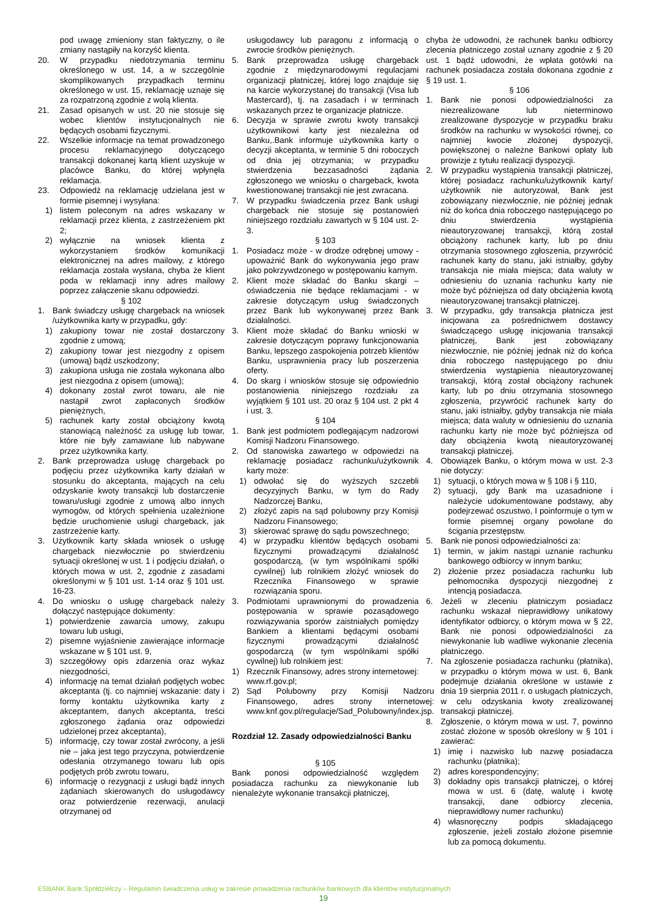pod uwagę zmieniony stan faktyczny, o ile zmiany nastąpiły na korzyść klienta.
20. W przypadku niedotrzymania terminu określonego w ust. 14, a w szczególnie skomplikowanych przypadkach terminu określonego w ust. 15, reklamację uznaje się za rozpatrzoną zgodnie z wolą klienta.
21. Zasad opisanych w ust. 20 nie stosuje się wobec klientów instytucjonalnych nie będących osobami fizycznymi.
22. Wszelkie informacje na temat prowadzonego procesu reklamacyjnego dotyczącego transakcji dokonanej kartą klient uzyskuje w placówce Banku, do której wpłynęła reklamacja.
23. Odpowiedź na reklamację udzielana jest w formie pisemnej i wysyłana:
1) listem poleconym na adres wskazany w reklamacji przez klienta, z zastrzeżeniem pkt 2;
2) wyłącznie na wniosek klienta z wykorzystaniem środków komunikacji elektronicznej na adres mailowy, z którego reklamacja została wysłana, chyba że klient poda w reklamacji inny adres mailowy poprzez załączenie skanu odpowiedzi.
§ 102
1. Bank świadczy usługę chargeback na wniosek /użytkownika karty w przypadku, gdy:
1) zakupiony towar nie został dostarczony zgodnie z umową;
2) zakupiony towar jest niezgodny z opisem (umową) bądź uszkodzony;
3) zakupiona usługa nie została wykonana albo jest niezgodna z opisem (umową);
4) dokonany został zwrot towaru, ale nie nastąpił zwrot zapłaconych środków pieniężnych,
5) rachunek karty został obciążony kwotą stanowiącą należność za usługę lub towar, które nie były zamawiane lub nabywane przez użytkownika karty.
2. Bank przeprowadza usługę chargeback po podjęciu przez użytkownika karty działań w stosunku do akceptanta, mających na celu odzyskanie kwoty transakcji lub dostarczenie towaru/usługi zgodnie z umową albo innych wymogów, od których spełnienia uzależnione będzie uruchomienie usługi chargeback, jak zastrzeżenie karty.
3. Użytkownik karty składa wniosek o usługę chargeback niezwłocznie po stwierdzeniu sytuacji określonej w ust. 1 i podjęciu działań, o których mowa w ust. 2, zgodnie z zasadami określonymi w § 101 ust. 1-14 oraz § 101 ust. 16-23.
4. Do wniosku o usługę chargeback należy dołączyć następujące dokumenty:
1) potwierdzenie zawarcia umowy, zakupu towaru lub usługi,
2) pisemne wyjaśnienie zawierające informacje wskazane w § 101 ust. 9,
3) szczegółowy opis zdarzenia oraz wykaz niezgodności,
4) informację na temat działań podjętych wobec akceptanta (tj. co najmniej wskazanie: daty i formy kontaktu użytkownika karty z akceptantem, danych akceptanta, treści zgłoszonego żądania oraz odpowiedzi udzielonej przez akceptanta),
5) informację, czy towar został zwrócony, a jeśli nie – jaka jest tego przyczyna, potwierdzenie odesłania otrzymanego towaru lub opis podjętych prób zwrotu towaru,
6) informację o rezygnacji z usługi bądź innych żądaniach skierowanych do usługodawcy oraz potwierdzenie rezerwacji, anulacji otrzymanej od
usługodawcy lub paragonu z informacją o zwrocie środków pieniężnych.
5. Bank przeprowadza usługę chargeback zgodnie z międzynarodowymi regulacjami organizacji płatniczej, której logo znajduje się na karcie wykorzystanej do transakcji (Visa lub Mastercard), tj. na zasadach i w terminach wskazanych przez te organizacje płatnicze.
6. Decyzja w sprawie zwrotu kwoty transakcji użytkownikowi karty jest niezależna od Banku,.Bank informuje użytkownika karty o decyzji akceptanta, w terminie 5 dni roboczych od dnia jej otrzymania; w przypadku stwierdzenia bezzasadności żądania zgłoszonego we wniosku o chargeback, kwota kwestionowanej transakcji nie jest zwracana.
7. W przypadku świadczenia przez Bank usługi chargeback nie stosuje się postanowień niniejszego rozdziału zawartych w § 104 ust. 2-3.
§ 103
1. Posiadacz może - w drodze odrębnej umowy - upoważnić Bank do wykonywania jego praw jako pokrzywdzonego w postępowaniu karnym.
2. Klient może składać do Banku skargi – oświadczenia nie będące reklamacjami - w zakresie dotyczącym usług świadczonych przez Bank lub wykonywanej przez Bank działalności.
3. Klient może składać do Banku wnioski w zakresie dotyczącym poprawy funkcjonowania Banku, lepszego zaspokojenia potrzeb klientów Banku, usprawnienia pracy lub poszerzenia oferty.
4. Do skarg i wniosków stosuje się odpowiednio postanowienia niniejszego rozdziału za wyjątkiem § 101 ust. 20 oraz § 104 ust. 2 pkt 4 i ust. 3.
§ 104
1. Bank jest podmiotem podlegającym nadzorowi Komisji Nadzoru Finansowego.
2. Od stanowiska zawartego w odpowiedzi na reklamację posiadacz rachunku/użytkownik karty może:
1) odwołać się do wyższych szczebli decyzyjnych Banku, w tym do Rady Nadzorczej Banku,
2) złożyć zapis na sąd polubowny przy Komisji Nadzoru Finansowego;
3) skierować sprawę do sądu powszechnego;
4) w przypadku klientów będących osobami fizycznymi prowadzącymi działalność gospodarczą, (w tym wspólnikami spółki cywilnej) lub rolnikiem złożyć wniosek do Rzecznika Finansowego w sprawie rozwiązania sporu.
3. Podmiotami uprawnionymi do prowadzenia postępowania w sprawie pozasądowego rozwiązywania sporów zaistniałych pomiędzy Bankiem a klientami będącymi osobami fizycznymi prowadzącymi działalność gospodarczą (w tym wspólnikami spółki cywilnej) lub rolnikiem jest:
1) Rzecznik Finansowy, adres strony internetowej: www.rf.gov.pl;
2) Sąd Polubowny przy Komisji Nadzoru Finansowego, adres strony internetowej: www.knf.gov.pl/regulacje/Sad_Polubowny/index.jsp.
Rozdział 12. Zasady odpowiedzialności Banku
§ 105
Bank ponosi odpowiedzialność względem posiadacza rachunku za niewykonanie lub nienależyte wykonanie transakcji płatniczej,
chyba że udowodni, że rachunek banku odbiorcy zlecenia płatniczego został uznany zgodnie z § 20 ust. 1 bądź udowodni, że wpłata gotówki na rachunek posiadacza została dokonana zgodnie z § 19 ust. 1.
§ 106
1. Bank nie ponosi odpowiedzialności za niezrealizowane lub nieterminowo zrealizowane dyspozycje w przypadku braku środków na rachunku w wysokości równej, co najmniej kwocie złożonej dyspozycji, powiększonej o należne Bankowi opłaty lub prowizje z tytułu realizacji dyspozycji.
2. W przypadku wystąpienia transakcji płatniczej, której posiadacz rachunku/użytkownik karty/ użytkownik nie autoryzował, Bank jest zobowiązany niezwłocznie, nie później jednak niż do końca dnia roboczego następującego po dniu stwierdzenia wystąpienia nieautoryzowanej transakcji, którą został obciążony rachunek karty, lub po dniu otrzymania stosownego zgłoszenia, przywrócić rachunek karty do stanu, jaki istniałby, gdyby transakcja nie miała miejsca; data waluty w odniesieniu do uznania rachunku karty nie może być późniejsza od daty obciążenia kwotą nieautoryzowanej transakcji płatniczej.
3. W przypadku, gdy transakcja płatnicza jest inicjowana za pośrednictwem dostawcy świadczącego usługę inicjowania transakcji płatniczej, Bank jest zobowiązany niezwłocznie, nie później jednak niż do końca dnia roboczego następującego po dniu stwierdzenia wystąpienia nieautoryzowanej transakcji, którą został obciążony rachunek karty, lub po dniu otrzymania stosownego zgłoszenia, przywrócić rachunek karty do stanu, jaki istniałby, gdyby transakcja nie miała miejsca; data waluty w odniesieniu do uznania rachunku karty nie może być późniejsza od daty obciążenia kwotą nieautoryzowanej transakcji płatniczej.
4. Obowiązek Banku, o którym mowa w ust. 2-3 nie dotyczy:
1) sytuacji, o których mowa w § 108 i § 110,
2) sytuacji, gdy Bank ma uzasadnione i należycie udokumentowane podstawy, aby podejrzewać oszustwo, I poinformuje o tym w formie pisemnej organy powołane do ścigania przestępstw.
5. Bank nie ponosi odpowiedzialności za:
1) termin, w jakim nastąpi uznanie rachunku bankowego odbiorcy w innym banku;
2) złożenie przez posiadacza rachunku lub pełnomocnika dyspozycji niezgodnej z intencją posiadacza.
6. Jeżeli w zleceniu płatniczym posiadacz rachunku wskazał nieprawidłowy unikatowy identyfikator odbiorcy, o którym mowa w § 22, Bank nie ponosi odpowiedzialności za niewykonanie lub wadliwe wykonanie zlecenia płatniczego.
7. Na zgłoszenie posiadacza rachunku (płatnika), w przypadku o którym mowa w ust. 6, Bank podejmuje działania określone w ustawie z dnia 19 sierpnia 2011 r. o usługach płatniczych, w celu odzyskania kwoty zrealizowanej transakcji płatniczej.
8. Zgłoszenie, o którym mowa w ust. 7, powinno zostać złożone w sposób określony w § 101 i zawierać:
1) imię i nazwisko lub nazwę posiadacza rachunku (płatnika);
2) adres korespondencyjny;
3) dokładny opis transakcji płatniczej, o której mowa w ust. 6 (datę, walutę i kwotę transakcji, dane odbiorcy zlecenia, nieprawidłowy numer rachunku)
4) własnoręczny podpis składającego zgłoszenie, jeżeli zostało złożone pisemnie lub za pomocą dokumentu.
ESBANK Bank Spółdzielczy – Regulamin świadczenia usług w zakresie prowadzenia rachunków bankowych dla klientów instytucjonalnych
19